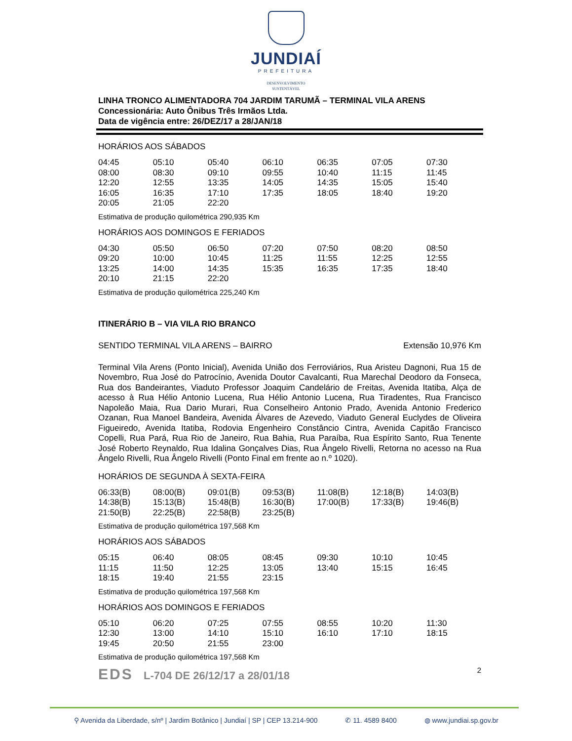JUNDIAÍ
PREFEITURA
DESENVOLVIMENTO
SUSTENTÁVEL
LINHA TRONCO ALIMENTADORA 704 JARDIM TARUMÃ – TERMINAL VILA ARENS
Concessionária: Auto Ônibus Três Irmãos Ltda.
Data de vigência entre: 26/DEZ/17 a 28/JAN/18
HORÁRIOS AOS SÁBADOS
| 04:45 | 05:10 | 05:40 | 06:10 | 06:35 | 07:05 | 07:30 |
| 08:00 | 08:30 | 09:10 | 09:55 | 10:40 | 11:15 | 11:45 |
| 12:20 | 12:55 | 13:35 | 14:05 | 14:35 | 15:05 | 15:40 |
| 16:05 | 16:35 | 17:10 | 17:35 | 18:05 | 18:40 | 19:20 |
| 20:05 | 21:05 | 22:20 | | | | |
Estimativa de produção quilométrica 290,935 Km
HORÁRIOS AOS DOMINGOS E FERIADOS
| 04:30 | 05:50 | 06:50 | 07:20 | 07:50 | 08:20 | 08:50 |
| 09:20 | 10:00 | 10:45 | 11:25 | 11:55 | 12:25 | 12:55 |
| 13:25 | 14:00 | 14:35 | 15:35 | 16:35 | 17:35 | 18:40 |
| 20:10 | 21:15 | 22:20 | | | | |
Estimativa de produção quilométrica 225,240 Km
ITINERÁRIO B – VIA VILA RIO BRANCO
SENTIDO TERMINAL VILA ARENS – BAIRRO Extensão 10,976 Km
Terminal Vila Arens (Ponto Inicial), Avenida União dos Ferroviários, Rua Aristeu Dagnoni, Rua 15 de Novembro, Rua José do Patrocínio, Avenida Doutor Cavalcanti, Rua Marechal Deodoro da Fonseca, Rua dos Bandeirantes, Viaduto Professor Joaquim Candelário de Freitas, Avenida Itatiba, Alça de acesso à Rua Hélio Antonio Lucena, Rua Hélio Antonio Lucena, Rua Tiradentes, Rua Francisco Napoleão Maia, Rua Dario Murari, Rua Conselheiro Antonio Prado, Avenida Antonio Frederico Ozanan, Rua Manoel Bandeira, Avenida Álvares de Azevedo, Viaduto General Euclydes de Oliveira Figueiredo, Avenida Itatiba, Rodovia Engenheiro Constâncio Cintra, Avenida Capitão Francisco Copelli, Rua Pará, Rua Rio de Janeiro, Rua Bahia, Rua Paraíba, Rua Espírito Santo, Rua Tenente José Roberto Reynaldo, Rua Idalina Gonçalves Dias, Rua Ângelo Rivelli, Retorna no acesso na Rua Ângelo Rivelli, Rua Ângelo Rivelli (Ponto Final em frente ao n.º 1020).
HORÁRIOS DE SEGUNDA À SEXTA-FEIRA
| 06:33(B) | 08:00(B) | 09:01(B) | 09:53(B) | 11:08(B) | 12:18(B) | 14:03(B) |
| 14:38(B) | 15:13(B) | 15:48(B) | 16:30(B) | 17:00(B) | 17:33(B) | 19:46(B) |
| 21:50(B) | 22:25(B) | 22:58(B) | 23:25(B) | | | |
Estimativa de produção quilométrica 197,568 Km
HORÁRIOS AOS SÁBADOS
| 05:15 | 06:40 | 08:05 | 08:45 | 09:30 | 10:10 | 10:45 |
| 11:15 | 11:50 | 12:25 | 13:05 | 13:40 | 15:15 | 16:45 |
| 18:15 | 19:40 | 21:55 | 23:15 | | | |
Estimativa de produção quilométrica 197,568 Km
HORÁRIOS AOS DOMINGOS E FERIADOS
| 05:10 | 06:20 | 07:25 | 07:55 | 08:55 | 10:20 | 11:30 |
| 12:30 | 13:00 | 14:10 | 15:10 | 16:10 | 17:10 | 18:15 |
| 19:45 | 20:50 | 21:55 | 23:00 | | | |
Estimativa de produção quilométrica 197,568 Km
EDS L-704 DE 26/12/17 a 28/01/18
2
⚲ Avenida da Liberdade, s/nº | Jardim Botânico | Jundiaí | SP | CEP 13.214-900 ✆ 11. 4589 8400 ◍ www.jundiai.sp.gov.br